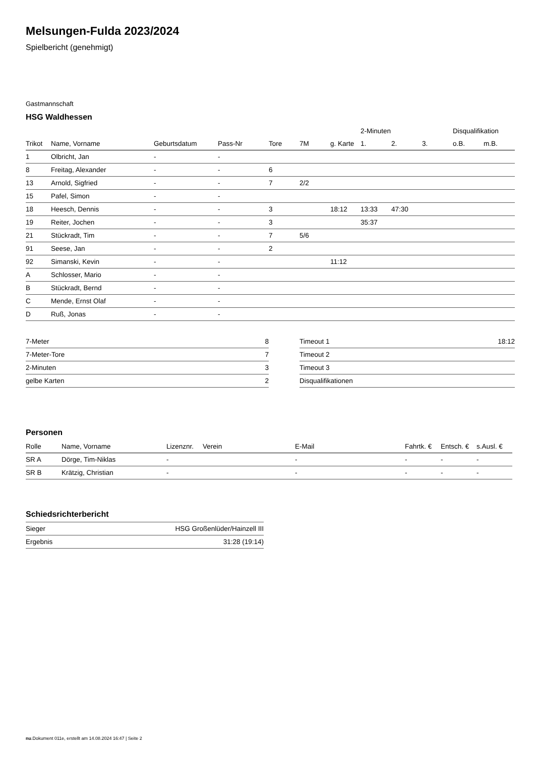Melsungen-Fulda 2023/2024
Spielbericht (genehmigt)
Gastmannschaft
HSG Waldhessen
| | | | | | | | 2-Minuten | | | Disqualifikation | |
| Trikot | Name, Vorname | Geburtsdatum | Pass-Nr | Tore | 7M | g. Karte | 1. | 2. | 3. | o.B. | m.B. |
| 1 | Olbricht, Jan | - | - | | | | | | | | |
| 8 | Freitag, Alexander | - | - | 6 | | | | | | | |
| 13 | Arnold, Sigfried | - | - | 7 | 2/2 | | | | | | |
| 15 | Pafel, Simon | - | - | | | | | | | | |
| 18 | Heesch, Dennis | - | - | 3 | | 18:12 | 13:33 | 47:30 | | | |
| 19 | Reiter, Jochen | - | - | 3 | | | 35:37 | | | | |
| 21 | Stückradt, Tim | - | - | 7 | 5/6 | | | | | | |
| 91 | Seese, Jan | - | - | 2 | | | | | | | |
| 92 | Simanski, Kevin | - | - | | | 11:12 | | | | | |
| A | Schlosser, Mario | - | - | | | | | | | | |
| B | Stückradt, Bernd | - | - | | | | | | | | |
| C | Mende, Ernst Olaf | - | - | | | | | | | | |
| D | Ruß, Jonas | - | - | | | | | | | | |
| 7-Meter | 8 |
| 7-Meter-Tore | 7 |
| 2-Minuten | 3 |
| gelbe Karten | 2 |
| Timeout 1 | 18:12 |
| Timeout 2 | |
| Timeout 3 | |
| Disqualifikationen | |
Personen
| Rolle | Name, Vorname | Lizenznr. | Verein | E-Mail | Fahrtk. € | Entsch. € | s.Ausl. € |
| --- | --- | --- | --- | --- | --- | --- | --- |
| SR A | Dörge, Tim-Niklas | - | | - | - | - | - |
| SR B | Krätzig, Christian | - | | - | - | - | - |
Schiedsrichterbericht
| Sieger | HSG Großenlüder/Hainzell III |
| Ergebnis | 31:28 (19:14) |
nu.Dokument 011e, erstellt am 14.08.2024 16:47 | Seite 2